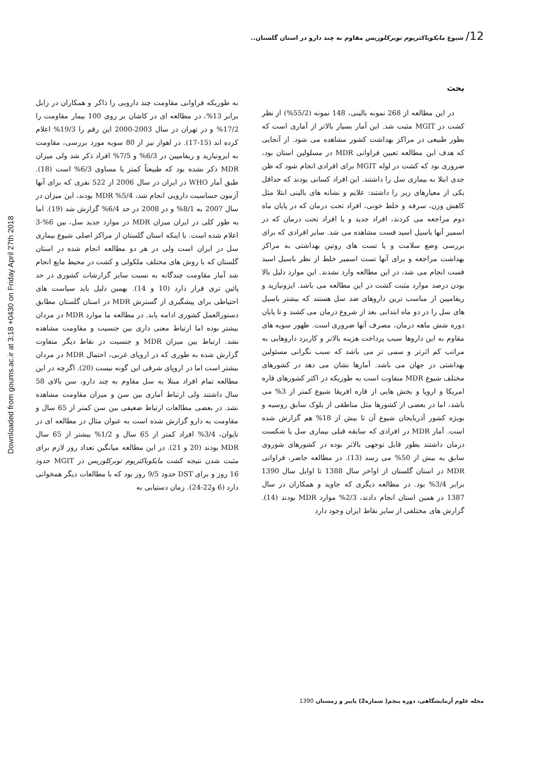12/ شیوع مایکوباکتریوم توبرکلوزیس مقاوم به چند دارو در استان گلستان..
Downloaded from goums.ac.ir at 3:18 +0430 on Friday April 27th 2018
بحث
در این مطالعه از 268 نمونه بالینی، 148 نمونه (55/2%) از نظر کشت در MGIT مثبت شد. این آمار بسیار بالاتر از آماری است که بطور طبیعی در مراکز بهداشت کشور مشاهده می شود. از آنجایی که هدف این مطالعه تعیین فراوانی MDR در مسلولین استان بود، ضروری بود که کشت در لوله MGIT برای افرادی انجام شود که ظن جدی ابتلا به بیماری سل را داشتند. این افراد کسانی بودند که حداقل یکی از معیارهای زیر را داشتند: علایم و نشانه های بالینی ابتلا مثل کاهش وزن، سرفه و خلط خونی، افراد تحت درمان که در پایان ماه دوم مراجعه می کردند، افراد جدید و یا افراد تحت درمان که در اسمیر آنها باسیل اسید فست مشاهده می شد. سایر افرادی که برای بررسی وضع سلامت و یا تست های روتین بهداشتی به مراکز بهداشت مراجعه و برای آنها تست اسمیر خلط از نظر باسیل اسید فست انجام می شد، در این مطالعه وارد نشدند. این موارد دلیل بالا بودن درصد موارد مثبت کشت در این مطالعه می باشد. ایزونیازید و ریفامپین از مناسب ترین داروهای ضد سل هستند که بیشتر باسیل های سل را در دو ماه ابتدایی بعد از شروع درمان می کشند و تا پایان دوره شش ماهه درمان، مصرف آنها ضروری است. ظهور سویه های مقاوم به این داروها سبب پرداخت هزینه بالاتر و کاربرد داروهایی به مراتب کم اثرتر و سمی تر می باشد که سبب نگرانی مسئولین بهداشتی در جهان می باشد. آمارها نشان می دهد در کشورهای مختلف شیوع MDR متفاوت است به طوریکه در اکثر کشورهای قاره امریکا و اروپا و بخش هایی از قاره افریقا شیوع کمتر از 3% می باشد، اما در بعضی از کشورها مثل مناطقی از بلوک سابق روسیه و بویژه کشور آذربایجان شیوع آن تا بیش از 18% هم گزارش شده است. آمار MDR در افرادی که سابقه قبلی بیماری سل یا شکست درمان داشتند بطور قابل توجهی بالاتر بوده در کشورهای شوروی سابق به بیش از 50% می رسد (13). در مطالعه حاضر، فراوانی MDR در استان گلستان از اواخر سال 1388 تا اوایل سال 1390 برابر 3/4% بود. در مطالعه دیگری که جاوید و همکاران در سال 1387 در همین استان انجام دادند، 2/3% موارد MDR بودند (14). گزارش های مختلفی از سایر نقاط ایران وجود دارد
به طوریکه فراوانی مقاومت چند دارویی را ذاکر و همکاران در زابل برابر 13%، در مطالعه ای در کاشان بر روی 100 بیمار مقاومت را 17/2% و در تهران در سال 2003-2000 این رقم را 19/3% اعلام کرده اند (15-17). در اهواز نیز از 80 سویه مورد بررسی، مقاومت به ایزونیازید و ریفامپین در 6/3% و 7/5% افراد ذکر شد ولی میزان MDR ذکر نشده بود که طبیعتاً کمتر یا مساوی 6/3% است (18). طبق آمار WHO در ایران در سال 2006 از 522 نفری که برای آنها آزمون حساسیت دارویی انجام شد، 5/4% MDR بودند، این میزان در سال 2007 به 8/1% و در 2008 در حد 6/4% گزارش شد (19). اما به طور کلی در ایران میزان MDR در موارد جدید سل، بین 6%-3 اعلام شده است. با اینکه استان گلستان از مراکز اصلی شیوع بیماری سل در ایران است ولی در هر دو مطالعه انجام شده در استان گلستان که با روش های مختلف ملکولی و کشت در محیط مایع انجام شد آمار مقاومت چندگانه به نسبت سایر گزارشات کشوری در حد پائین تری قرار دارد (10 و 14). بهمین دلیل باید سیاست های احتیاطی برای پیشگیری از گسترش MDR در استان گلستان مطابق دستورالعمل کشوری ادامه یابد. در مطالعه ما موارد MDR در مردان بیشتر بوده اما ارتباط معنی داری بین جنسیت و مقاومت مشاهده نشد. ارتباط بین میزان MDR و جنسیت در نقاط دیگر متفاوت گزارش شده به طوری که در اروپای غربی، احتمال MDR در مردان بیشتر است اما در اروپای شرقی این گونه نیست (20). اگرچه در این مطالعه تمام افراد مبتلا به سل مقاوم به چند دارو، سن بالای 58 سال داشتند ولی ارتباط آماری بین سن و میزان مقاومت مشاهده نشد. در بعضی مطالعات ارتباط ضعیفی بین سن کمتر از 65 سال و مقاومت به دارو گزارش شده است به عنوان مثال در مطالعه ای در تایوان، 3/4% افراد کمتر از 65 سال و 1/2% بیشتر از 65 سال MDR بودند (20 و 21). در این مطالعه میانگین تعداد روز لازم برای مثبت شدن نتیجه کشت مایکوباکتریوم توبرکلوزیس در MGIT حدود 16 روز و برای DST حدود 9/5 روز بود که با مطالعات دیگر همخوانی دارد (6 و22-24). زمان دستیابی به
مجله علوم آزمایشگاهی، دوره پنجم( شماره2) پاییز و زمستان 1390